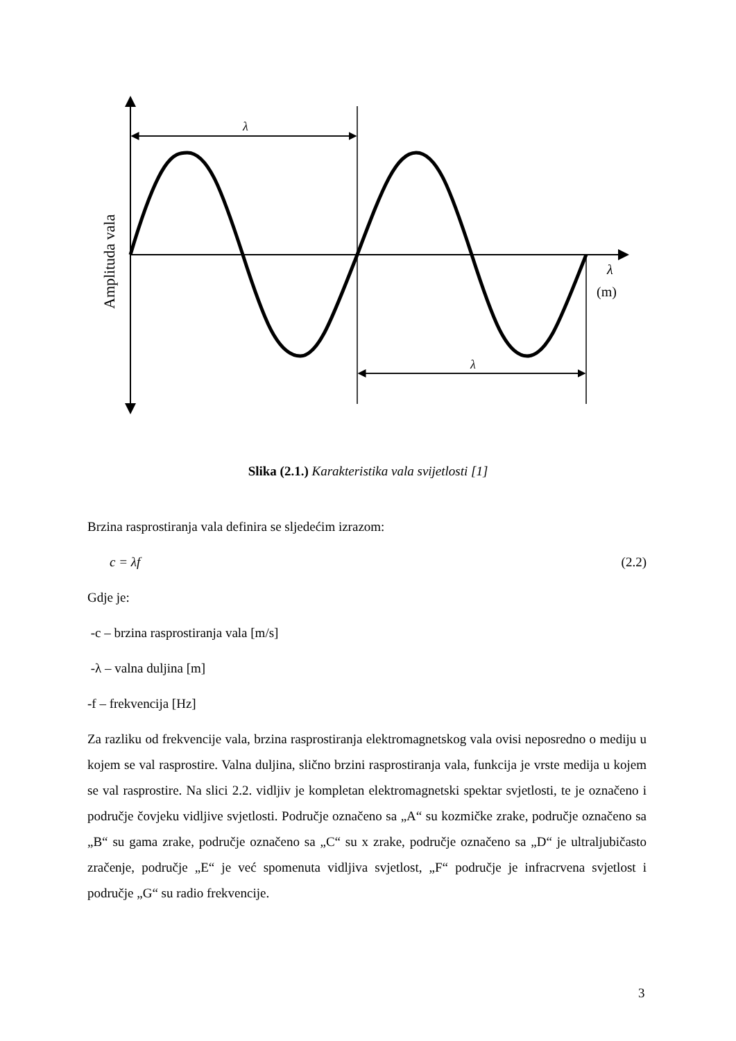λ
λ
λ
(m)
Amplituda vala
Slika (2.1.) Karakteristika vala svijetlosti [1]
Brzina rasprostiranja vala definira se sljedećim izrazom:
c = λf (2.2)
Gdje je:
-c – brzina rasprostiranja vala [m/s]
-λ – valna duljina [m]
-f – frekvencija [Hz]
Za razliku od frekvencije vala, brzina rasprostiranja elektromagnetskog vala ovisi neposredno o mediju u kojem se val rasprostire. Valna duljina, slično brzini rasprostiranja vala, funkcija je vrste medija u kojem se val rasprostire. Na slici 2.2. vidljiv je kompletan elektromagnetski spektar svjetlosti, te je označeno i područje čovjeku vidljive svjetlosti. Područje označeno sa „A“ su kozmičke zrake, područje označeno sa „B“ su gama zrake, područje označeno sa „C“ su x zrake, područje označeno sa „D“ je ultraljubičasto zračenje, područje „E“ je već spomenuta vidljiva svjetlost, „F“ područje je infracrvena svjetlost i područje „G“ su radio frekvencije.
3